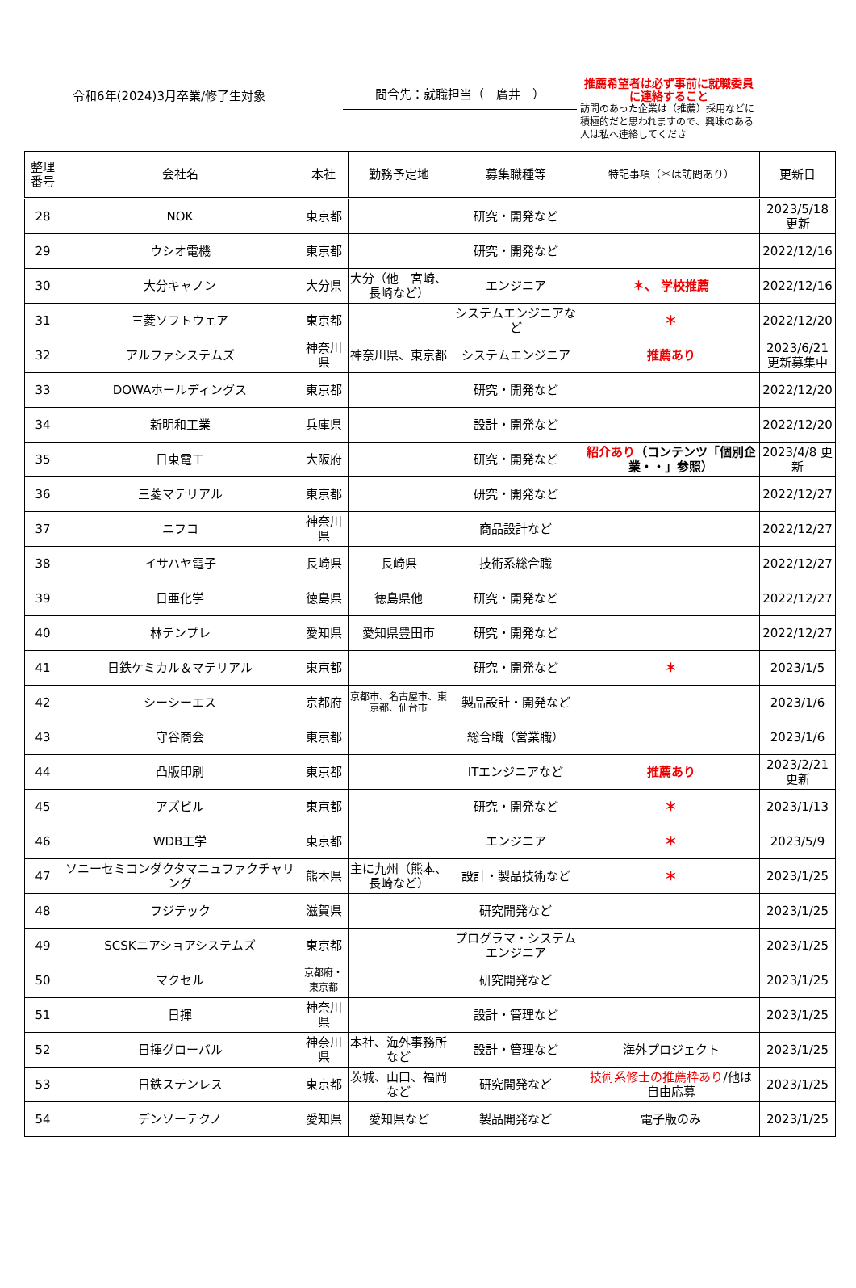令和6年(2024)3月卒業/修了生対象
問合先：就職担当（　廣井　）
推薦希望者は必ず事前に就職委員に連絡すること
訪問のあった企業は（推薦）採用などに積極的だと思われますので、興味のある人は私へ連絡してくださ
| 整理番号 | 会社名 | 本社 | 勤務予定地 | 募集職種等 | 特記事項（＊は訪問あり） | 更新日 |
| --- | --- | --- | --- | --- | --- | --- |
| 28 | NOK | 東京都 | | 研究・開発など | | 2023/5/18 更新 |
| 29 | ウシオ電機 | 東京都 | | 研究・開発など | | 2022/12/16 |
| 30 | 大分キャノン | 大分県 | 大分（他 宮崎、長崎など） | エンジニア | ＊、 学校推薦 | 2022/12/16 |
| 31 | 三菱ソフトウェア | 東京都 | | システムエンジニアなど | ＊ | 2022/12/20 |
| 32 | アルファシステムズ | 神奈川県 | 神奈川県、東京都 | システムエンジニア | 推薦あり | 2023/6/21 更新募集中 |
| 33 | DOWAホールディングス | 東京都 | | 研究・開発など | | 2022/12/20 |
| 34 | 新明和工業 | 兵庫県 | | 設計・開発など | | 2022/12/20 |
| 35 | 日東電工 | 大阪府 | | 研究・開発など | 紹介あり （コンテンツ「個別企業・・」参照） | 2023/4/8 更新 |
| 36 | 三菱マテリアル | 東京都 | | 研究・開発など | | 2022/12/27 |
| 37 | ニフコ | 神奈川県 | | 商品設計など | | 2022/12/27 |
| 38 | イサハヤ電子 | 長崎県 | 長崎県 | 技術系総合職 | | 2022/12/27 |
| 39 | 日亜化学 | 徳島県 | 徳島県他 | 研究・開発など | | 2022/12/27 |
| 40 | 林テンプレ | 愛知県 | 愛知県豊田市 | 研究・開発など | | 2022/12/27 |
| 41 | 日鉄ケミカル＆マテリアル | 東京都 | | 研究・開発など | ＊ | 2023/1/5 |
| 42 | シーシーエス | 京都府 | 京都市、名古屋市、東京都、仙台市 | 製品設計・開発など | | 2023/1/6 |
| 43 | 守谷商会 | 東京都 | | 総合職（営業職） | | 2023/1/6 |
| 44 | 凸版印刷 | 東京都 | | ITエンジニアなど | 推薦あり | 2023/2/21 更新 |
| 45 | アズビル | 東京都 | | 研究・開発など | ＊ | 2023/1/13 |
| 46 | WDB工学 | 東京都 | | エンジニア | ＊ | 2023/5/9 |
| 47 | ソニーセミコンダクタマニュファクチャリング | 熊本県 | 主に九州（熊本、長崎など） | 設計・製品技術など | ＊ | 2023/1/25 |
| 48 | フジテック | 滋賀県 | | 研究開発など | | 2023/1/25 |
| 49 | SCSKニアショアシステムズ | 東京都 | | プログラマ・システムエンジニア | | 2023/1/25 |
| 50 | マクセル | 京都府・東京都 | | 研究開発など | | 2023/1/25 |
| 51 | 日揮 | 神奈川県 | | 設計・管理など | | 2023/1/25 |
| 52 | 日揮グローバル | 神奈川県 | 本社、海外事務所など | 設計・管理など | 海外プロジェクト | 2023/1/25 |
| 53 | 日鉄ステンレス | 東京都 | 茨城、山口、福岡など | 研究開発など | 技術系修士の推薦枠あり /他は自由応募 | 2023/1/25 |
| 54 | デンソーテクノ | 愛知県 | 愛知県など | 製品開発など | 電子版のみ | 2023/1/25 |